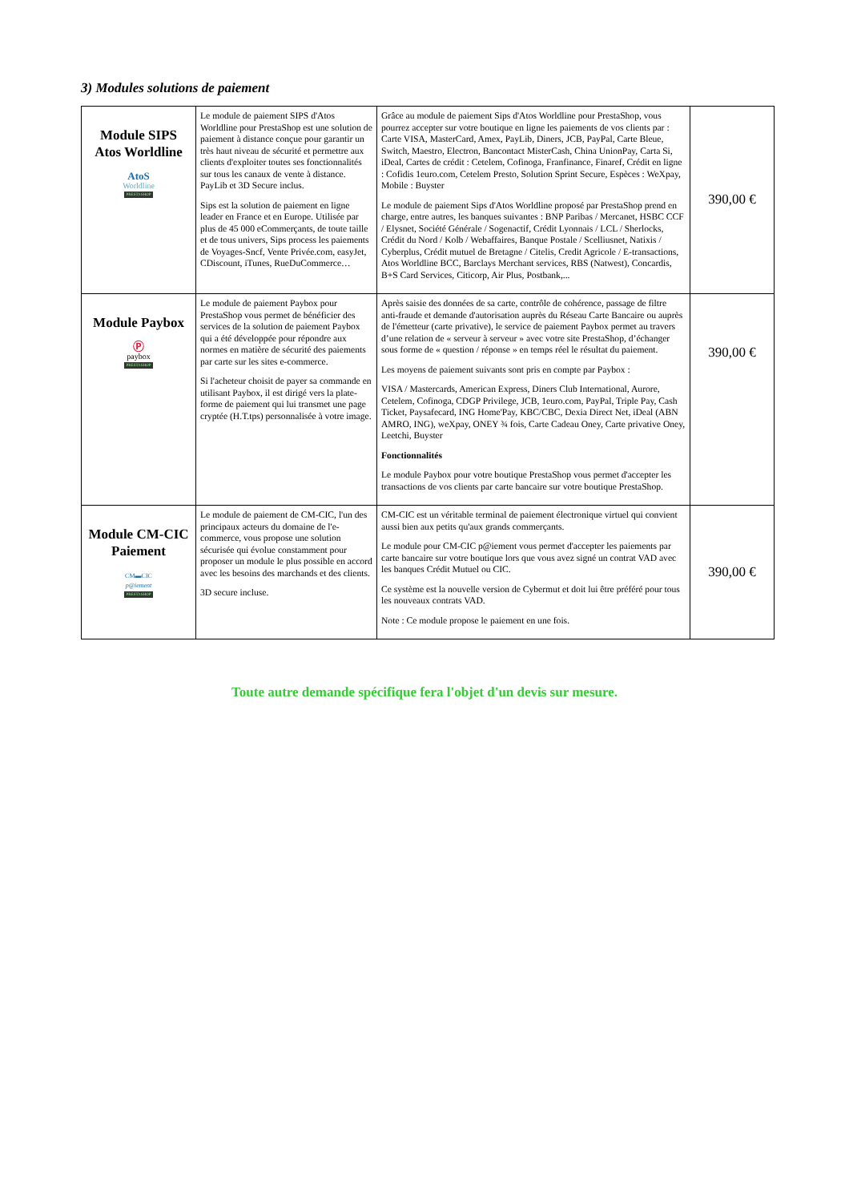3) Modules solutions de paiement
| Module SIPS Atos Worldline AtoS Worldline PRESTASHOP | Le module de paiement SIPS d'Atos Worldline pour PrestaShop est une solution de paiement à distance conçue pour garantir un très haut niveau de sécurité et permettre aux clients d'exploiter toutes ses fonctionnalités sur tous les canaux de vente à distance. PayLib et 3D Secure inclus. Sips est la solution de paiement en ligne leader en France et en Europe. Utilisée par plus de 45 000 eCommerçants, de toute taille et de tous univers, Sips process les paiements de Voyages-Sncf, Vente Privée.com, easyJet, CDiscount, iTunes, RueDuCommerce… | Grâce au module de paiement Sips d'Atos Worldline pour PrestaShop, vous pourrez accepter sur votre boutique en ligne les paiements de vos clients par : Carte VISA, MasterCard, Amex, PayLib, Diners, JCB, PayPal, Carte Bleue, Switch, Maestro, Electron, Bancontact MisterCash, China UnionPay, Carta Si, iDeal, Cartes de crédit : Cetelem, Cofinoga, Franfinance, Finaref, Crédit en ligne : Cofidis 1euro.com, Cetelem Presto, Solution Sprint Secure, Espèces : WeXpay, Mobile : Buyster Le module de paiement Sips d'Atos Worldline proposé par PrestaShop prend en charge, entre autres, les banques suivantes : BNP Paribas / Mercanet, HSBC CCF / Elysnet, Société Générale / Sogenactif, Crédit Lyonnais / LCL / Sherlocks, Crédit du Nord / Kolb / Webaffaires, Banque Postale / Scelliusnet, Natixis / Cyberplus, Crédit mutuel de Bretagne / Citelis, Credit Agricole / E-transactions, Atos Worldline BCC, Barclays Merchant services, RBS (Natwest), Concardis, B+S Card Services, Citicorp, Air Plus, Postbank,... | 390,00 € |
| Module Paybox Ⓟ paybox PRESTASHOP | Le module de paiement Paybox pour PrestaShop vous permet de bénéficier des services de la solution de paiement Paybox qui a été développée pour répondre aux normes en matière de sécurité des paiements par carte sur les sites e-commerce. Si l'acheteur choisit de payer sa commande en utilisant Paybox, il est dirigé vers la plate-forme de paiement qui lui transmet une page cryptée (H.T.tps) personnalisée à votre image. | Après saisie des données de sa carte, contrôle de cohérence, passage de filtre anti-fraude et demande d'autorisation auprès du Réseau Carte Bancaire ou auprès de l'émetteur (carte privative), le service de paiement Paybox permet au travers d’une relation de « serveur à serveur » avec votre site PrestaShop, d’échanger sous forme de « question / réponse » en temps réel le résultat du paiement. Les moyens de paiement suivants sont pris en compte par Paybox : VISA / Mastercards, American Express, Diners Club International, Aurore, Cetelem, Cofinoga, CDGP Privilege, JCB, 1euro.com, PayPal, Triple Pay, Cash Ticket, Paysafecard, ING Home'Pay, KBC/CBC, Dexia Direct Net, iDeal (ABN AMRO, ING), weXpay, ONEY ¾ fois, Carte Cadeau Oney, Carte privative Oney, Leetchi, Buyster Fonctionnalités Le module Paybox pour votre boutique PrestaShop vous permet d'accepter les transactions de vos clients par carte bancaire sur votre boutique PrestaShop. | 390,00 € |
| Module CM-CIC Paiement CM▬CIC p@iement PRESTASHOP | Le module de paiement de CM-CIC, l'un des principaux acteurs du domaine de l'e-commerce, vous propose une solution sécurisée qui évolue constamment pour proposer un module le plus possible en accord avec les besoins des marchands et des clients. 3D secure incluse. | CM-CIC est un véritable terminal de paiement électronique virtuel qui convient aussi bien aux petits qu'aux grands commerçants. Le module pour CM-CIC p@iement vous permet d'accepter les paiements par carte bancaire sur votre boutique lors que vous avez signé un contrat VAD avec les banques Crédit Mutuel ou CIC. Ce système est la nouvelle version de Cybermut et doit lui être préféré pour tous les nouveaux contrats VAD. Note : Ce module propose le paiement en une fois. | 390,00 € |
Toute autre demande spécifique fera l'objet d'un devis sur mesure.